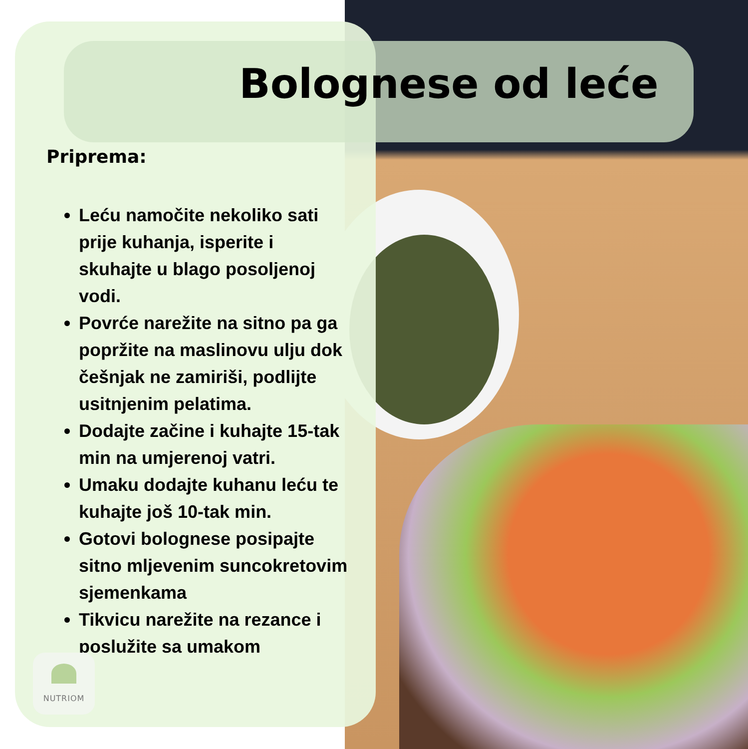Bolognese od leće
Priprema:
Leću namočite nekoliko sati prije kuhanja, isperite i skuhajte u blago posoljenoj vodi.
Povrće narežite na sitno pa ga popržite na maslinovu ulju dok češnjak ne zamiriši, podlijte usitnjenim pelatima.
Dodajte začine i kuhajte 15-tak min na umjerenoj vatri.
Umaku dodajte kuhanu leću te kuhajte još 10-tak min.
Gotovi bolognese posipajte sitno mljevenim suncokretovim sjemenkama
Tikvicu narežite na rezance i poslužite sa umakom
NUTRIOM